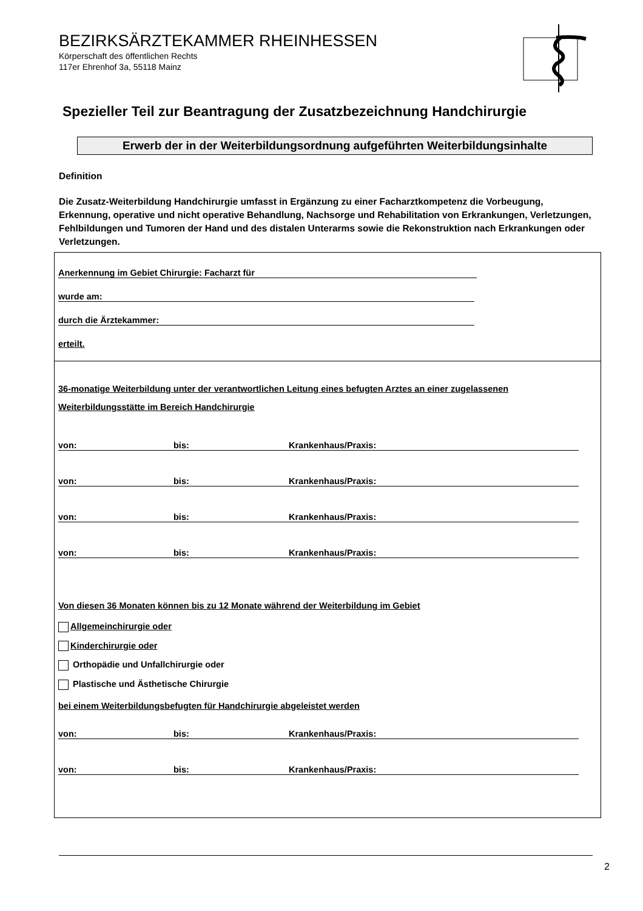BEZIRKSÄRZTEKAMMER RHEINHESSEN
Körperschaft des öffentlichen Rechts
117er Ehrenhof 3a, 55118 Mainz
Spezieller Teil zur Beantragung der Zusatzbezeichnung Handchirurgie
Erwerb der in der Weiterbildungsordnung aufgeführten Weiterbildungsinhalte
Definition
Die Zusatz-Weiterbildung Handchirurgie umfasst in Ergänzung zu einer Facharztkompetenz die Vorbeugung, Erkennung, operative und nicht operative Behandlung, Nachsorge und Rehabilitation von Erkrankungen, Verletzungen, Fehlbildungen und Tumoren der Hand und des distalen Unterarms sowie die Rekonstruktion nach Erkrankungen oder Verletzungen.
Anerkennung im Gebiet Chirurgie: Facharzt für
wurde am:
durch die Ärztekammer:
erteilt.
36-monatige Weiterbildung unter der verantwortlichen Leitung eines befugten Arztes an einer zugelassenen Weiterbildungsstätte im Bereich Handchirurgie
von: bis: Krankenhaus/Praxis:
von: bis: Krankenhaus/Praxis:
von: bis: Krankenhaus/Praxis:
von: bis: Krankenhaus/Praxis:
Von diesen 36 Monaten können bis zu 12 Monate während der Weiterbildung im Gebiet
Allgemeinchirurgie oder
Kinderchirurgie oder
Orthopädie und Unfallchirurgie oder
Plastische und Ästhetische Chirurgie
bei einem Weiterbildungsbefugten für Handchirurgie abgeleistet werden
von: bis: Krankenhaus/Praxis:
von: bis: Krankenhaus/Praxis:
2